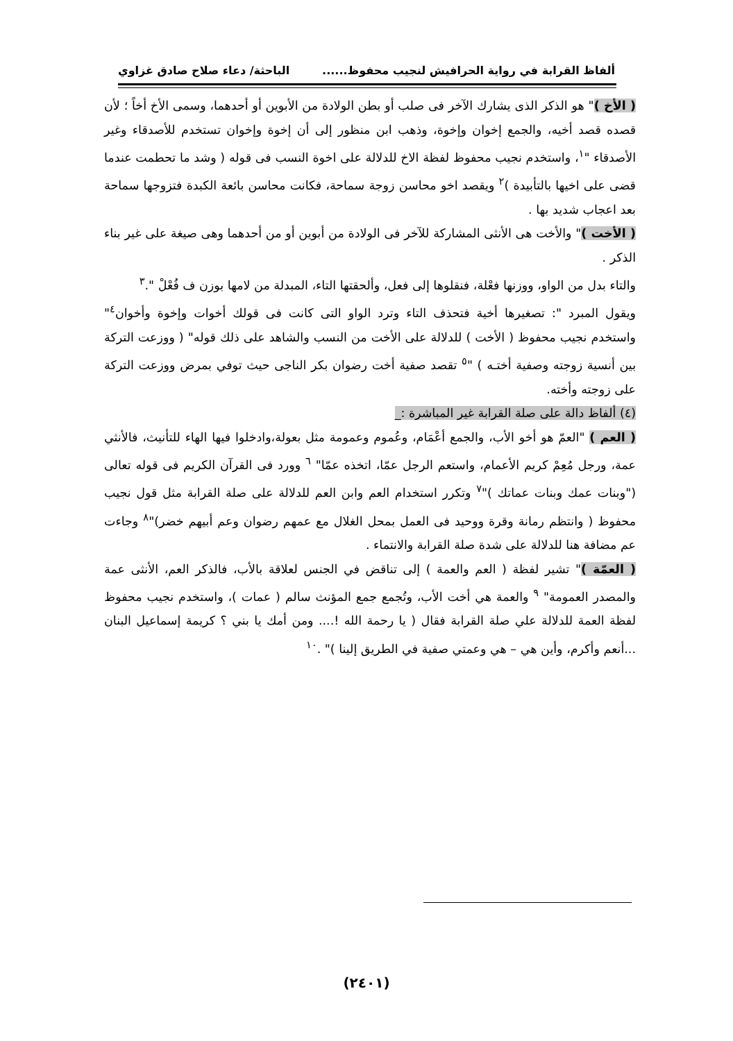ألفاظ القرابة في رواية الحرافيش لنجيب محفوظ...... الباحثة/ دعاء صلاح صادق غزاوي
( الأخ )" هو الذكر الذى يشارك الآخر فى صلب أو بطن الولادة من الأبوين أو أحدهما، وسمى الأخ أخاً ؛ لأن قصده قصد أخيه، والجمع إخوان وإخوة، وذهب ابن منظور إلى أن إخوة وإخوان تستخدم للأصدقاء وغير الأصدقاء "<sup>١</sup>، واستخدم نجيب محفوظ لفظة الاخ للدلالة على اخوة النسب فى قوله ( وشد ما تحطمت عندما قضى على اخيها بالتأبيدة )<sup>٢</sup> ويقصد اخو محاسن زوجة سماحة، فكانت محاسن بائعة الكبدة فتزوجها سماحة بعد اعجاب شديد بها .
( الأخت )" والأخت هى الأنثى المشاركة للآخر فى الولادة من أبوين أو من أحدهما وهى صيغة على غير بناء الذكر .
والتاء بدل من الواو، ووزنها فعْلة، فنقلوها إلى فعل، وألحقتها التاء، المبدلة من لامها بوزن ف فُعْلْ ".<sup>٣</sup>
ويقول المبرد ": تصغيرها أخية فتحذف التاء وترد الواو التى كانت فى قولك أخوات وإخوة وأخوان<sup>٤</sup>" واستخدم نجيب محفوظ ( الأخت ) للدلالة على الأخت من النسب والشاهد على ذلك قوله" ( ووزعت التركة بين أنسية زوجته وصفية أختـه ) "<sup>٥</sup> تقصد صفية أخت رضوان بكر الناجى حيث توفي بمرض ووزعت التركة على زوجته وأخته.
(٤) ألفاظ دالة على صلة القرابة غير المباشرة :_
( العم ) "العمّ هو أخو الأب، والجمع أعْمَام، وعُموم وعمومة مثل بعولة،وادخلوا فيها الهاء للتأنيث، فالأنثي عمة، ورجل مُعِمْ كريم الأعمام، واستعم الرجل عمّا، اتخذه عمّا" <sup>٦</sup> وورد فى القرآن الكريم فى قوله تعالى ("وبنات عمك وبنات عماتك )"<sup>٧</sup> وتكرر استخدام العم وابن العم للدلالة على صلة القرابة مثل قول نجيب محفوظ ( وانتظم رمانة وقرة ووحيد فى العمل بمحل الغلال مع عمهم رضوان وعم أبيهم خضر)"<sup>٨</sup> وجاءت عم مضافة هنا للدلالة على شدة صلة القرابة والانتماء .
( العمّة )" تشير لفظة ( العم والعمة ) إلى تناقض في الجنس لعلاقة بالأب، فالذكر العم، الأنثى عمة والمصدر العمومة" <sup>٩</sup> والعمة هي أخت الأب، وتُجمع جمع المؤنث سالم ( عمات )، واستخدم نجيب محفوظ لفظة العمة للدلالة علي صلة القرابة فقال ( يا رحمة الله !.... ومن أمك يا بني ؟ كريمة إسماعيل البنان ...أنعم وأكرم، وأين هي – هي وعمتي صفية في الطريق إلينا )" .<sup>١٠</sup>
(٢٤٠١)